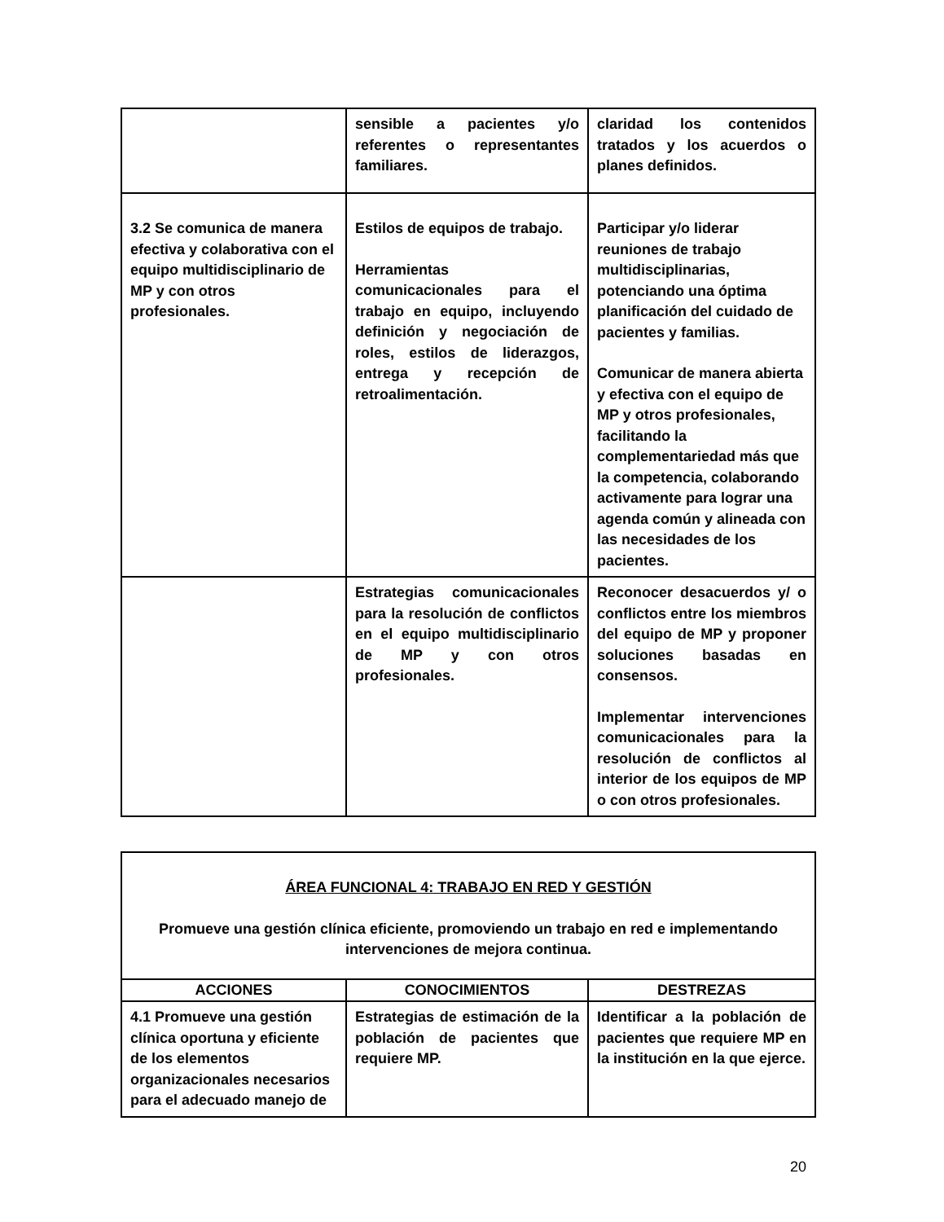| | sensible a pacientes y/o referentes o representantes familiares. | claridad los contenidos tratados y los acuerdos o planes definidos. |
| 3.2 Se comunica de manera efectiva y colaborativa con el equipo multidisciplinario de MP y con otros profesionales. | Estilos de equipos de trabajo. Herramientas comunicacionales para el trabajo en equipo, incluyendo definición y negociación de roles, estilos de liderazgos, entrega y recepción de retroalimentación. | Participar y/o liderar reuniones de trabajo multidisciplinarias, potenciando una óptima planificación del cuidado de pacientes y familias. Comunicar de manera abierta y efectiva con el equipo de MP y otros profesionales, facilitando la complementariedad más que la competencia, colaborando activamente para lograr una agenda común y alineada con las necesidades de los pacientes. |
| | Estrategias comunicacionales para la resolución de conflictos en el equipo multidisciplinario de MP y con otros profesionales. | Reconocer desacuerdos y/ o conflictos entre los miembros del equipo de MP y proponer soluciones basadas en consensos. Implementar intervenciones comunicacionales para la resolución de conflictos al interior de los equipos de MP o con otros profesionales. |
| ÁREA FUNCIONAL 4: TRABAJO EN RED Y GESTIÓN Promueve una gestión clínica eficiente, promoviendo un trabajo en red e implementando intervenciones de mejora continua. | | |
| ACCIONES | CONOCIMIENTOS | DESTREZAS |
| 4.1 Promueve una gestión clínica oportuna y eficiente de los elementos organizacionales necesarios para el adecuado manejo de | Estrategias de estimación de la población de pacientes que requiere MP. | Identificar a la población de pacientes que requiere MP en la institución en la que ejerce. |
20